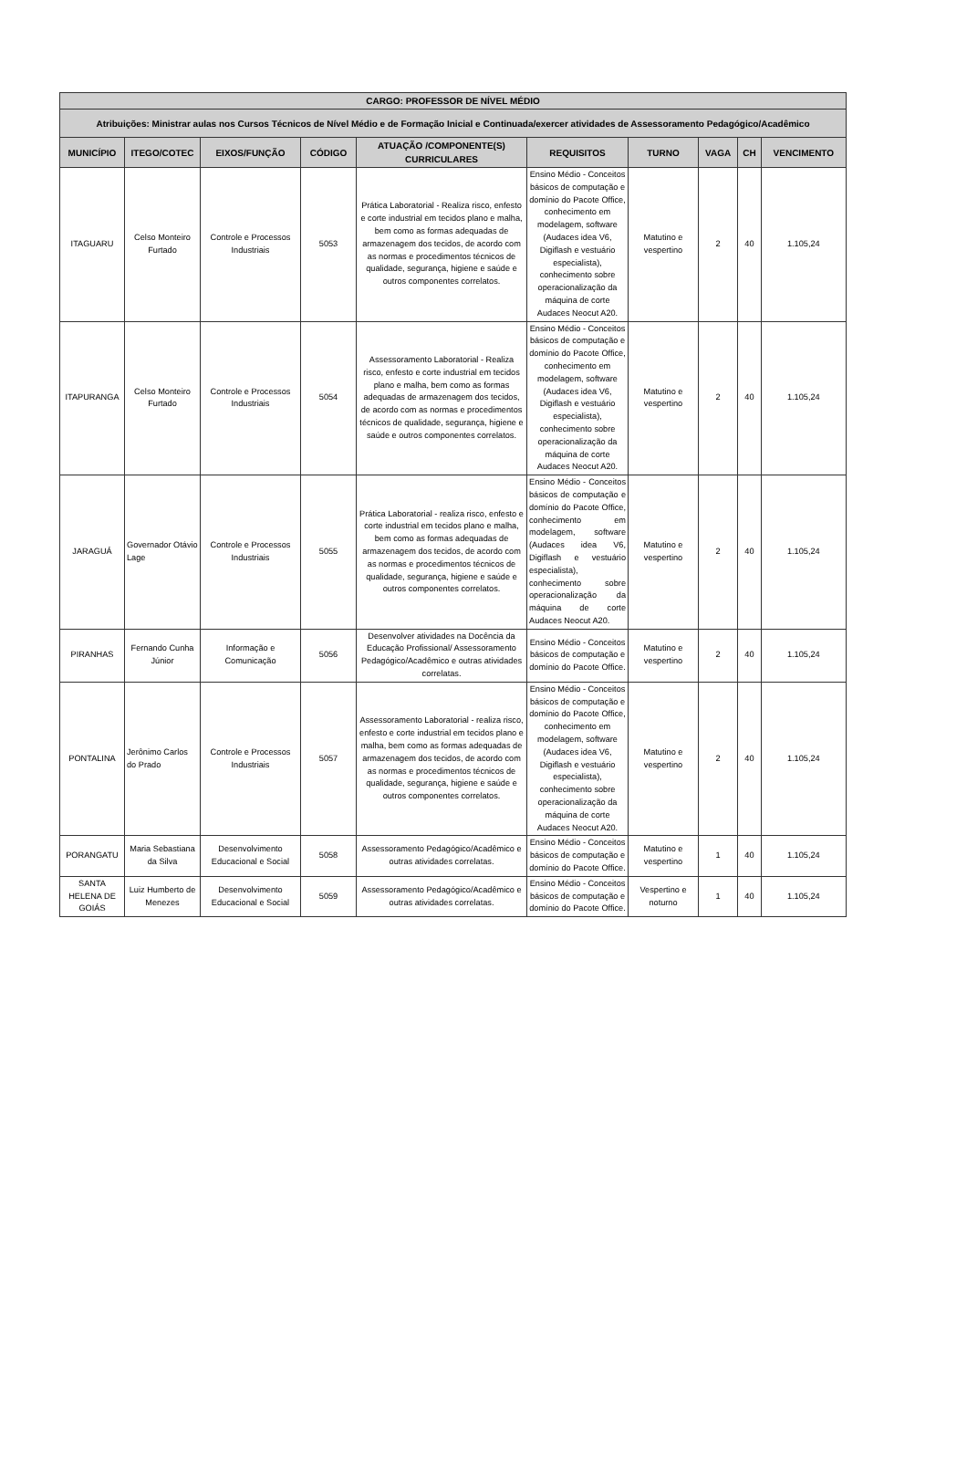| CARGO: PROFESSOR DE NÍVEL MÉDIO | | | | | | | | | |
| --- | --- | --- | --- | --- | --- | --- | --- | --- | --- |
| Atribuições: Ministrar aulas nos Cursos Técnicos de Nível Médio e de Formação Inicial e Continuada/exercer atividades de Assessoramento Pedagógico/Acadêmico | | | | | | | | | |
| MUNICÍPIO | ITEGO/COTEC | EIXOS/FUNÇÃO | CÓDIGO | ATUAÇÃO /COMPONENTE(S) CURRICULARES | REQUISITOS | TURNO | VAGA | CH | VENCIMENTO |
| ITAGUARU | Celso Monteiro Furtado | Controle e Processos Industriais | 5053 | Prática Laboratorial - Realiza risco, enfesto e corte industrial em tecidos plano e malha, bem como as formas adequadas de armazenagem dos tecidos, de acordo com as normas e procedimentos técnicos de qualidade, segurança, higiene e saúde e outros componentes correlatos. | Ensino Médio - Conceitos básicos de computação e domínio do Pacote Office, conhecimento em modelagem, software (Audaces idea V6, Digiflash e vestuário especialista), conhecimento sobre operacionalização da máquina de corte Audaces Neocut A20. | Matutino e vespertino | 2 | 40 | 1.105,24 |
| ITAPURANGA | Celso Monteiro Furtado | Controle e Processos Industriais | 5054 | Assessoramento Laboratorial - Realiza risco, enfesto e corte industrial em tecidos plano e malha, bem como as formas adequadas de armazenagem dos tecidos, de acordo com as normas e procedimentos técnicos de qualidade, segurança, higiene e saúde e outros componentes correlatos. | Ensino Médio - Conceitos básicos de computação e domínio do Pacote Office, conhecimento em modelagem, software (Audaces idea V6, Digiflash e vestuário especialista), conhecimento sobre operacionalização da máquina de corte Audaces Neocut A20. | Matutino e vespertino | 2 | 40 | 1.105,24 |
| JARAGUÁ | Governador Otávio Lage | Controle e Processos Industriais | 5055 | Prática Laboratorial - realiza risco, enfesto e corte industrial em tecidos plano e malha, bem como as formas adequadas de armazenagem dos tecidos, de acordo com as normas e procedimentos técnicos de qualidade, segurança, higiene e saúde e outros componentes correlatos. | Ensino Médio - Conceitos básicos de computação e domínio do Pacote Office, conhecimento em modelagem, software (Audaces idea V6, Digiflash e vestuário especialista), conhecimento sobre operacionalização da máquina de corte Audaces Neocut A20. | Matutino e vespertino | 2 | 40 | 1.105,24 |
| PIRANHAS | Fernando Cunha Júnior | Informação e Comunicação | 5056 | Desenvolver atividades na Docência da Educação Profissional/ Assessoramento Pedagógico/Acadêmico e outras atividades correlatas. | Ensino Médio - Conceitos básicos de computação e domínio do Pacote Office. | Matutino e vespertino | 2 | 40 | 1.105,24 |
| PONTALINA | Jerônimo Carlos do Prado | Controle e Processos Industriais | 5057 | Assessoramento Laboratorial - realiza risco, enfesto e corte industrial em tecidos plano e malha, bem como as formas adequadas de armazenagem dos tecidos, de acordo com as normas e procedimentos técnicos de qualidade, segurança, higiene e saúde e outros componentes correlatos. | Ensino Médio - Conceitos básicos de computação e domínio do Pacote Office, conhecimento em modelagem, software (Audaces idea V6, Digiflash e vestuário especialista), conhecimento sobre operacionalização da máquina de corte Audaces Neocut A20. | Matutino e vespertino | 2 | 40 | 1.105,24 |
| PORANGATU | Maria Sebastiana da Silva | Desenvolvimento Educacional e Social | 5058 | Assessoramento Pedagógico/Acadêmico e outras atividades correlatas. | Ensino Médio - Conceitos básicos de computação e domínio do Pacote Office. | Matutino e vespertino | 1 | 40 | 1.105,24 |
| SANTA HELENA DE GOIÁS | Luiz Humberto de Menezes | Desenvolvimento Educacional e Social | 5059 | Assessoramento Pedagógico/Acadêmico e outras atividades correlatas. | Ensino Médio - Conceitos básicos de computação e domínio do Pacote Office. | Vespertino e noturno | 1 | 40 | 1.105,24 |